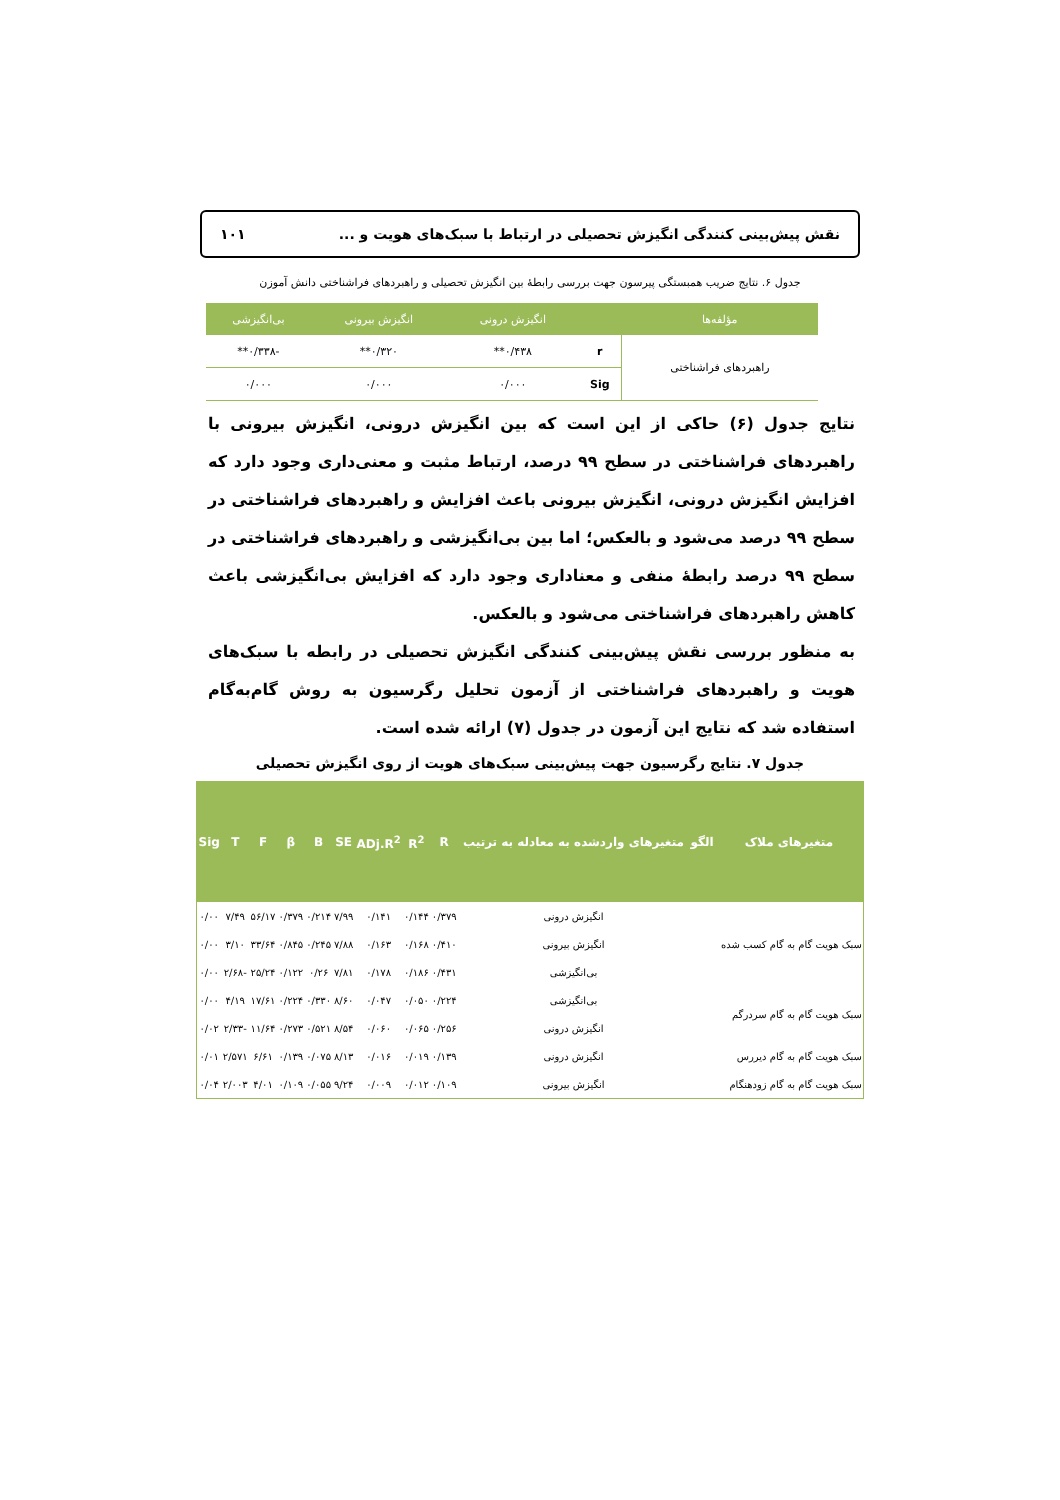نقش پیش‌بینی کنندگی انگیزش تحصیلی در ارتباط با سبک‌های هویت و ... ۱۰۱
جدول ۶. نتایج ضریب همبستگی پیرسون جهت بررسی رابطهٔ بین انگیزش تحصیلی و راهبردهای فراشناختی دانش آموزن
| مؤلفه‌ها | | انگیزش درونی | انگیزش بیرونی | بی‌انگیزشی |
| --- | --- | --- | --- | --- |
| راهبردهای فراشناختی | r | ۰/۴۳۸** | ۰/۳۲۰** | -۰/۳۳۸** |
| | Sig | ۰/۰۰۰ | ۰/۰۰۰ | ۰/۰۰۰ |
نتایج جدول (۶) حاکی از این است که بین انگیزش درونی، انگیزش بیرونی با راهبردهای فراشناختی در سطح ۹۹ درصد، ارتباط مثبت و معنی‌داری وجود دارد که افزایش انگیزش درونی، انگیزش بیرونی باعث افزایش و راهبردهای فراشناختی در سطح ۹۹ درصد می‌شود و بالعکس؛ اما بین بی‌انگیزشی و راهبردهای فراشناختی در سطح ۹۹ درصد رابطهٔ منفی و معناداری وجود دارد که افزایش بی‌انگیزشی باعث کاهش راهبردهای فراشناختی می‌شود و بالعکس.
به منظور بررسی نقش پیش‌بینی کنندگی انگیزش تحصیلی در رابطه با سبک‌های هویت و راهبردهای فراشناختی از آزمون تحلیل رگرسیون به روش گام‌به‌گام استفاده شد که نتایج این آزمون در جدول (۷) ارائه شده است.
جدول ۷. نتایج رگرسیون جهت پیش‌بینی سبک‌های هویت از روی انگیزش تحصیلی
| متغیرهای ملاک | الگو | متغیرهای واردشده به معادله به ترتیب | R | R<sup>2</sup> | ADj.R<sup>2</sup> | SE | B | β | F | T | Sig |
| --- | --- | --- | --- | --- | --- | --- | --- | --- | --- | --- | --- |
| سبک هویت گام به گام کسب شده | | انگیزش درونی | ۰/۳۷۹ | ۰/۱۴۴ | ۰/۱۴۱ | ۷/۹۹ | ۰/۲۱۴ | ۰/۳۷۹ | ۵۶/۱۷ | ۷/۴۹ | ۰/۰۰ |
| | | انگیزش بیرونی | ۰/۴۱۰ | ۰/۱۶۸ | ۰/۱۶۳ | ۷/۸۸ | ۰/۲۴۵ | ۰/۸۴۵ | ۳۳/۶۴ | ۳/۱۰ | ۰/۰۰ |
| | | بی‌انگیزشی | ۰/۴۳۱ | ۰/۱۸۶ | ۰/۱۷۸ | ۷/۸۱ | ۰/۲۶ | ۰/۱۲۲ | ۲۵/۲۴ | -۲/۶۸ | ۰/۰۰ |
| سبک هویت گام به گام سردرگم | | بی‌انگیزشی | ۰/۲۲۴ | ۰/۰۵۰ | ۰/۰۴۷ | ۸/۶۰ | ۰/۳۳۰ | ۰/۲۲۴ | ۱۷/۶۱ | ۴/۱۹ | ۰/۰۰ |
| | | انگیزش درونی | ۰/۲۵۶ | ۰/۰۶۵ | ۰/۰۶۰ | ۸/۵۴ | ۰/۵۲۱ | ۰/۲۷۳ | ۱۱/۶۴ | -۲/۳۳ | ۰/۰۲ |
| سبک هویت گام به گام دیررس | | انگیزش درونی | ۰/۱۳۹ | ۰/۰۱۹ | ۰/۰۱۶ | ۸/۱۳ | ۰/۰۷۵ | ۰/۱۳۹ | ۶/۶۱ | ۲/۵۷۱ | ۰/۰۱ |
| سبک هویت گام به گام زودهنگام | | انگیزش بیرونی | ۰/۱۰۹ | ۰/۰۱۲ | ۰/۰۰۹ | ۹/۲۴ | ۰/۰۵۵ | ۰/۱۰۹ | ۴/۰۱ | ۲/۰۰۳ | ۰/۰۴ |